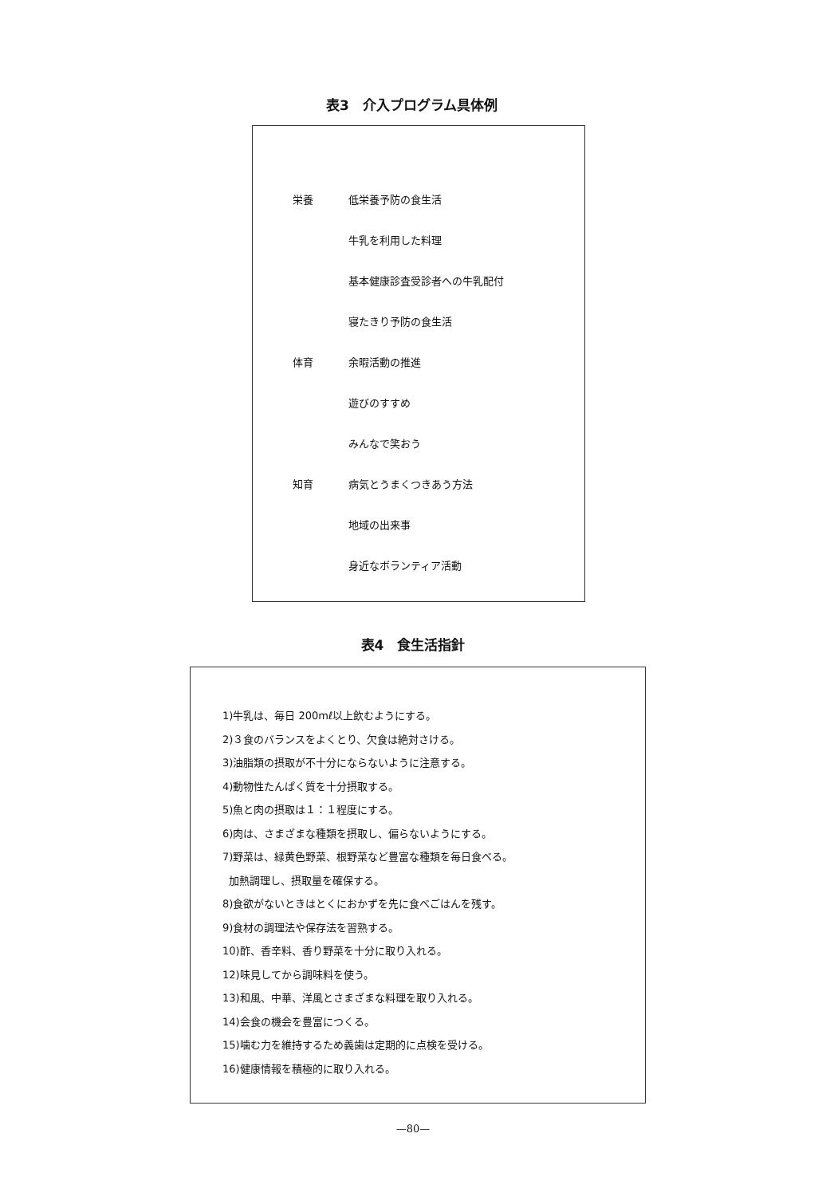表3　介入プログラム具体例
| 栄養 | 低栄養予防の食生活 |
| | 牛乳を利用した料理 |
| | 基本健康診査受診者への牛乳配付 |
| | 寝たきり予防の食生活 |
| 体育 | 余暇活動の推進 |
| | 遊びのすすめ |
| | みんなで笑おう |
| 知育 | 病気とうまくつきあう方法 |
| | 地域の出来事 |
| | 身近なボランティア活動 |
表4　食生活指針
1)牛乳は、毎日 200mℓ以上飲むようにする。
2)３食のバランスをよくとり、欠食は絶対さける。
3)油脂類の摂取が不十分にならないように注意する。
4)動物性たんぱく質を十分摂取する。
5)魚と肉の摂取は１：１程度にする。
6)肉は、さまざまな種類を摂取し、偏らないようにする。
7)野菜は、緑黄色野菜、根野菜など豊富な種類を毎日食べる。
加熱調理し、摂取量を確保する。
8)食欲がないときはとくにおかずを先に食べごはんを残す。
9)食材の調理法や保存法を習熟する。
10)酢、香辛料、香り野菜を十分に取り入れる。
12)味見してから調味料を使う。
13)和風、中華、洋風とさまざまな料理を取り入れる。
14)会食の機会を豊富につくる。
15)噛む力を維持するため義歯は定期的に点検を受ける。
16)健康情報を積極的に取り入れる。
—80—